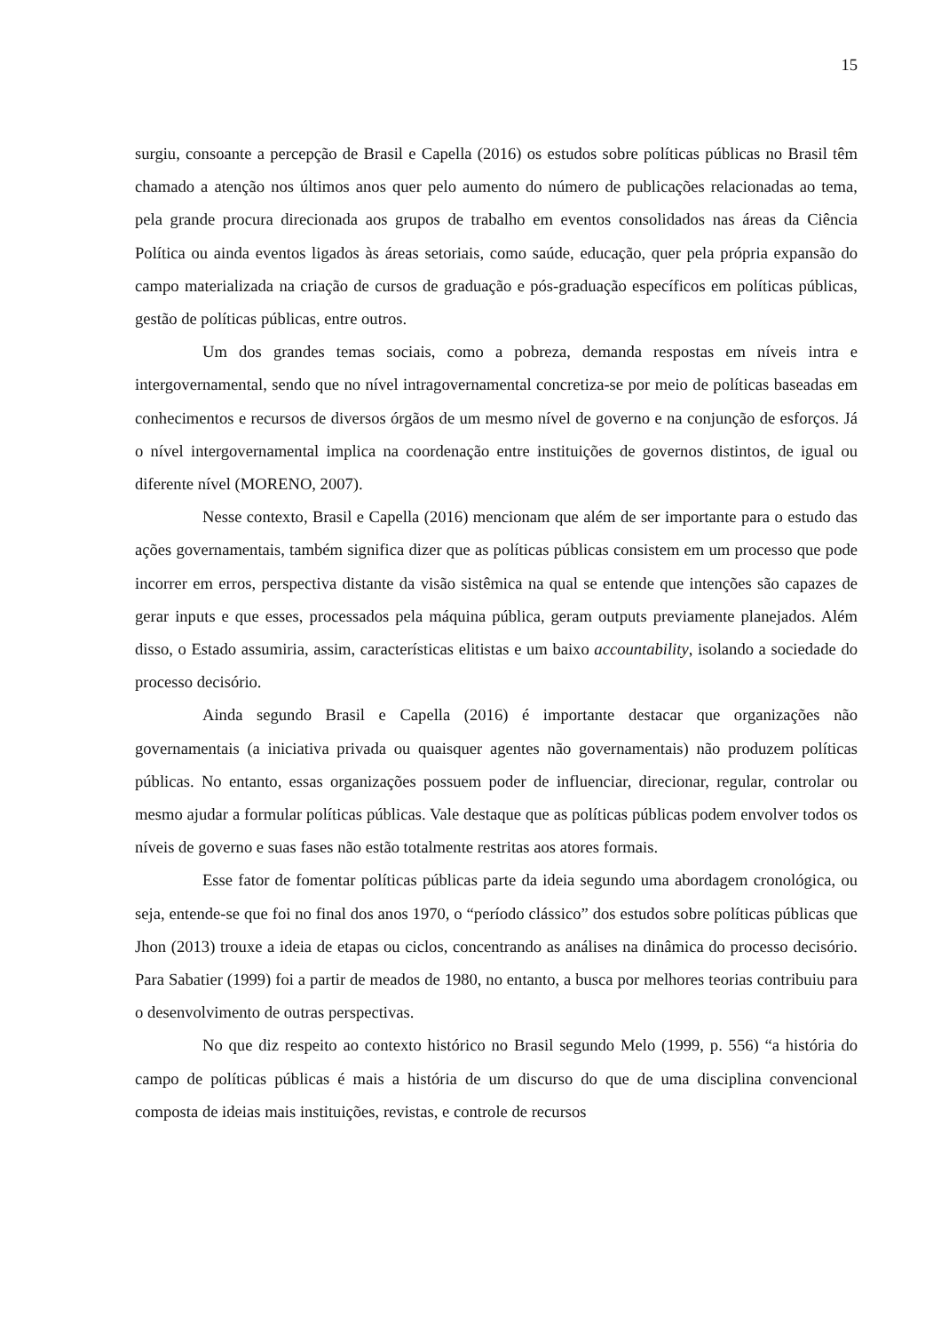15
surgiu, consoante a percepção de Brasil e Capella (2016) os estudos sobre políticas públicas no Brasil têm chamado a atenção nos últimos anos quer pelo aumento do número de publicações relacionadas ao tema, pela grande procura direcionada aos grupos de trabalho em eventos consolidados nas áreas da Ciência Política ou ainda eventos ligados às áreas setoriais, como saúde, educação, quer pela própria expansão do campo materializada na criação de cursos de graduação e pós-graduação específicos em políticas públicas, gestão de políticas públicas, entre outros.
Um dos grandes temas sociais, como a pobreza, demanda respostas em níveis intra e intergovernamental, sendo que no nível intragovernamental concretiza-se por meio de políticas baseadas em conhecimentos e recursos de diversos órgãos de um mesmo nível de governo e na conjunção de esforços. Já o nível intergovernamental implica na coordenação entre instituições de governos distintos, de igual ou diferente nível (MORENO, 2007).
Nesse contexto, Brasil e Capella (2016) mencionam que além de ser importante para o estudo das ações governamentais, também significa dizer que as políticas públicas consistem em um processo que pode incorrer em erros, perspectiva distante da visão sistêmica na qual se entende que intenções são capazes de gerar inputs e que esses, processados pela máquina pública, geram outputs previamente planejados. Além disso, o Estado assumiria, assim, características elitistas e um baixo accountability, isolando a sociedade do processo decisório.
Ainda segundo Brasil e Capella (2016) é importante destacar que organizações não governamentais (a iniciativa privada ou quaisquer agentes não governamentais) não produzem políticas públicas. No entanto, essas organizações possuem poder de influenciar, direcionar, regular, controlar ou mesmo ajudar a formular políticas públicas. Vale destaque que as políticas públicas podem envolver todos os níveis de governo e suas fases não estão totalmente restritas aos atores formais.
Esse fator de fomentar políticas públicas parte da ideia segundo uma abordagem cronológica, ou seja, entende-se que foi no final dos anos 1970, o “período clássico” dos estudos sobre políticas públicas que Jhon (2013) trouxe a ideia de etapas ou ciclos, concentrando as análises na dinâmica do processo decisório. Para Sabatier (1999) foi a partir de meados de 1980, no entanto, a busca por melhores teorias contribuiu para o desenvolvimento de outras perspectivas.
No que diz respeito ao contexto histórico no Brasil segundo Melo (1999, p. 556) “a história do campo de políticas públicas é mais a história de um discurso do que de uma disciplina convencional composta de ideias mais instituições, revistas, e controle de recursos